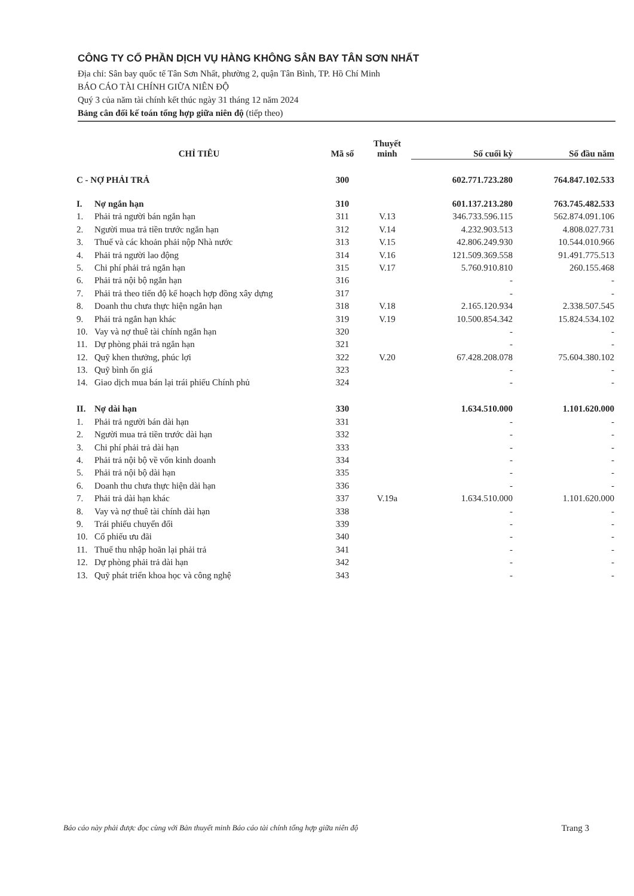CÔNG TY CỔ PHẦN DỊCH VỤ HÀNG KHÔNG SÂN BAY TÂN SƠN NHẤT
Địa chỉ: Sân bay quốc tế Tân Sơn Nhất, phường 2, quận Tân Bình, TP. Hồ Chí Minh
BÁO CÁO TÀI CHÍNH GIỮA NIÊN ĐỘ
Quý 3 của năm tài chính kết thúc ngày 31 tháng 12 năm 2024
Bảng cân đối kế toán tổng hợp giữa niên độ (tiếp theo)
| CHỈ TIÊU | | Mã số | Thuyết minh | Số cuối kỳ | Số đầu năm |
| --- | --- | --- | --- | --- | --- |
| C - NỢ PHẢI TRẢ | | 300 | | 602.771.723.280 | 764.847.102.533 |
| I. | Nợ ngắn hạn | 310 | | 601.137.213.280 | 763.745.482.533 |
| 1. | Phải trả người bán ngắn hạn | 311 | V.13 | 346.733.596.115 | 562.874.091.106 |
| 2. | Người mua trả tiền trước ngắn hạn | 312 | V.14 | 4.232.903.513 | 4.808.027.731 |
| 3. | Thuế và các khoản phải nộp Nhà nước | 313 | V.15 | 42.806.249.930 | 10.544.010.966 |
| 4. | Phải trả người lao động | 314 | V.16 | 121.509.369.558 | 91.491.775.513 |
| 5. | Chi phí phải trả ngắn hạn | 315 | V.17 | 5.760.910.810 | 260.155.468 |
| 6. | Phải trả nội bộ ngắn hạn | 316 | | - | - |
| 7. | Phải trả theo tiến độ kế hoạch hợp đồng xây dựng | 317 | | - | - |
| 8. | Doanh thu chưa thực hiện ngắn hạn | 318 | V.18 | 2.165.120.934 | 2.338.507.545 |
| 9. | Phải trả ngắn hạn khác | 319 | V.19 | 10.500.854.342 | 15.824.534.102 |
| 10. | Vay và nợ thuê tài chính ngắn hạn | 320 | | - | - |
| 11. | Dự phòng phải trả ngắn hạn | 321 | | - | - |
| 12. | Quỹ khen thưởng, phúc lợi | 322 | V.20 | 67.428.208.078 | 75.604.380.102 |
| 13. | Quỹ bình ổn giá | 323 | | - | - |
| 14. | Giao dịch mua bán lại trái phiếu Chính phủ | 324 | | - | - |
| II. | Nợ dài hạn | 330 | | 1.634.510.000 | 1.101.620.000 |
| 1. | Phải trả người bán dài hạn | 331 | | - | - |
| 2. | Người mua trả tiền trước dài hạn | 332 | | - | - |
| 3. | Chi phí phải trả dài hạn | 333 | | - | - |
| 4. | Phải trả nội bộ về vốn kinh doanh | 334 | | - | - |
| 5. | Phải trả nội bộ dài hạn | 335 | | - | - |
| 6. | Doanh thu chưa thực hiện dài hạn | 336 | | - | - |
| 7. | Phải trả dài hạn khác | 337 | V.19a | 1.634.510.000 | 1.101.620.000 |
| 8. | Vay và nợ thuê tài chính dài hạn | 338 | | - | - |
| 9. | Trái phiếu chuyển đổi | 339 | | - | - |
| 10. | Cổ phiếu ưu đãi | 340 | | - | - |
| 11. | Thuế thu nhập hoãn lại phải trả | 341 | | - | - |
| 12. | Dự phòng phải trả dài hạn | 342 | | - | - |
| 13. | Quỹ phát triển khoa học và công nghệ | 343 | | - | - |
Báo cáo này phải được đọc cùng với Bản thuyết minh Báo cáo tài chính tổng hợp giữa niên độ Trang 3